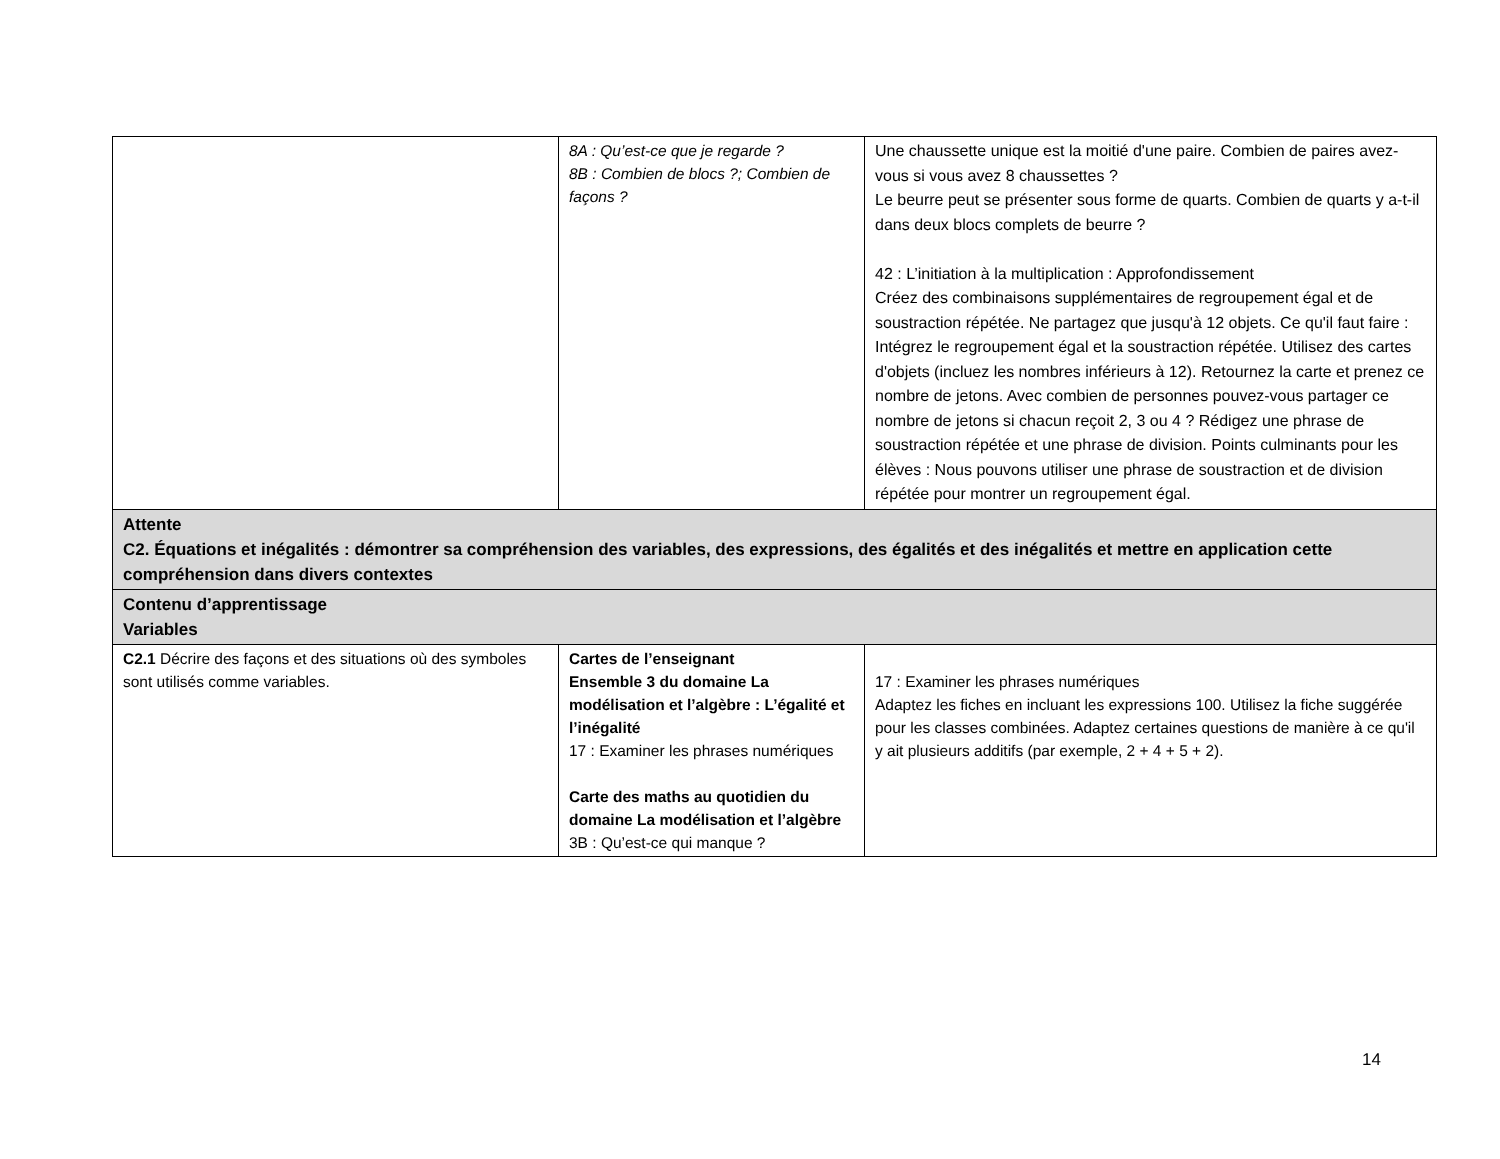| | 8A : Qu’est-ce que je regarde ? 8B : Combien de blocs ?; Combien de façons ? | Une chaussette unique est la moitié d'une paire. Combien de paires avez-vous si vous avez 8 chaussettes ? Le beurre peut se présenter sous forme de quarts. Combien de quarts y a-t-il dans deux blocs complets de beurre ? 42 : L’initiation à la multiplication : Approfondissement Créez des combinaisons supplémentaires de regroupement égal et de soustraction répétée. Ne partagez que jusqu'à 12 objets. Ce qu'il faut faire : Intégrez le regroupement égal et la soustraction répétée. Utilisez des cartes d'objets (incluez les nombres inférieurs à 12). Retournez la carte et prenez ce nombre de jetons. Avec combien de personnes pouvez-vous partager ce nombre de jetons si chacun reçoit 2, 3 ou 4 ? Rédigez une phrase de soustraction répétée et une phrase de division. Points culminants pour les élèves : Nous pouvons utiliser une phrase de soustraction et de division répétée pour montrer un regroupement égal. |
| Attente C2. Équations et inégalités : démontrer sa compréhension des variables, des expressions, des égalités et des inégalités et mettre en application cette compréhension dans divers contextes | | |
| Contenu d’apprentissage Variables | | |
| C2.1 Décrire des façons et des situations où des symboles sont utilisés comme variables. | Cartes de l’enseignant Ensemble 3 du domaine La modélisation et l’algèbre : L’égalité et l’inégalité 17 : Examiner les phrases numériques Carte des maths au quotidien du domaine La modélisation et l’algèbre 3B : Qu’est-ce qui manque ? | 17 : Examiner les phrases numériques Adaptez les fiches en incluant les expressions 100. Utilisez la fiche suggérée pour les classes combinées. Adaptez certaines questions de manière à ce qu'il y ait plusieurs additifs (par exemple, 2 + 4 + 5 + 2). |
14